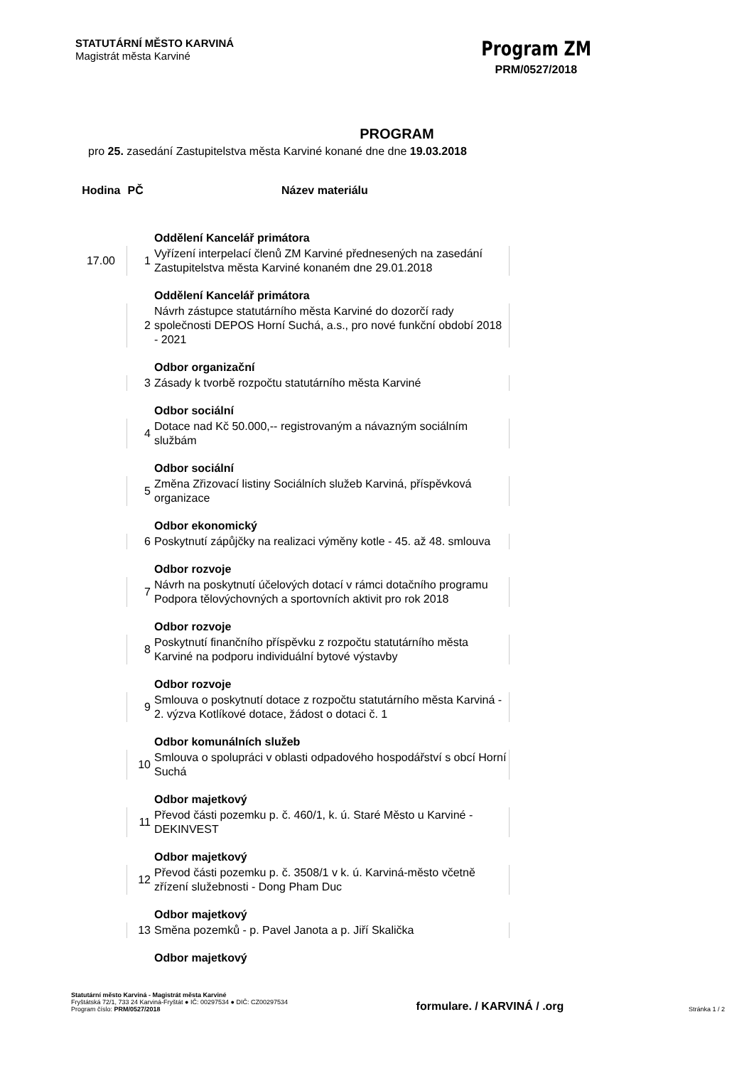STATUTÁRNÍ MĚSTO KARVINÁ
Magistrát města Karviné
Program ZM
PRM/0527/2018
PROGRAM
pro 25. zasedání Zastupitelstva města Karviné konané dne dne 19.03.2018
| Hodina | PČ | Název materiálu |
| --- | --- | --- |
| | | Oddělení Kancelář primátora |
| 17.00 | 1 | Vyřízení interpelací členů ZM Karviné přednesených na zasedání Zastupitelstva města Karviné konaném dne 29.01.2018 |
| | | Oddělení Kancelář primátora |
| | 2 | Návrh zástupce statutárního města Karviné do dozorčí rady společnosti DEPOS Horní Suchá, a.s., pro nové funkční období 2018 - 2021 |
| | | Odbor organizační |
| | 3 | Zásady k tvorbě rozpočtu statutárního města Karviné |
| | | Odbor sociální |
| | 4 | Dotace nad Kč 50.000,-- registrovaným a návazným sociálním službám |
| | | Odbor sociální |
| | 5 | Změna Zřizovací listiny Sociálních služeb Karviná, příspěvková organizace |
| | | Odbor ekonomický |
| | 6 | Poskytnutí zápůjčky na realizaci výměny kotle - 45. až 48. smlouva |
| | | Odbor rozvoje |
| | 7 | Návrh na poskytnutí účelových dotací v rámci dotačního programu Podpora tělovýchovných a sportovních aktivit pro rok 2018 |
| | | Odbor rozvoje |
| | 8 | Poskytnutí finančního příspěvku z rozpočtu statutárního města Karviné na podporu individuální bytové výstavby |
| | | Odbor rozvoje |
| | 9 | Smlouva o poskytnutí dotace z rozpočtu statutárního města Karviná - 2. výzva Kotlíkové dotace, žádost o dotaci č. 1 |
| | | Odbor komunálních služeb |
| | 10 | Smlouva o spolupráci v oblasti odpadového hospodářství s obcí Horní Suchá |
| | | Odbor majetkový |
| | 11 | Převod části pozemku p. č. 460/1, k. ú. Staré Město u Karviné - DEKINVEST |
| | | Odbor majetkový |
| | 12 | Převod části pozemku p. č. 3508/1 v k. ú. Karviná-město včetně zřízení služebnosti - Dong Pham Duc |
| | | Odbor majetkový |
| | 13 | Směna pozemků - p. Pavel Janota a p. Jiří Skalička |
| | | Odbor majetkový |
Statutární město Karviná - Magistrát města Karviné
Fryštátská 72/1, 733 24 Karviná-Fryštát ● IČ: 00297534 ● DIČ: CZ00297534
Program číslo: PRM/0527/2018
formulare. / KARVINÁ / .org
Stránka 1 / 2